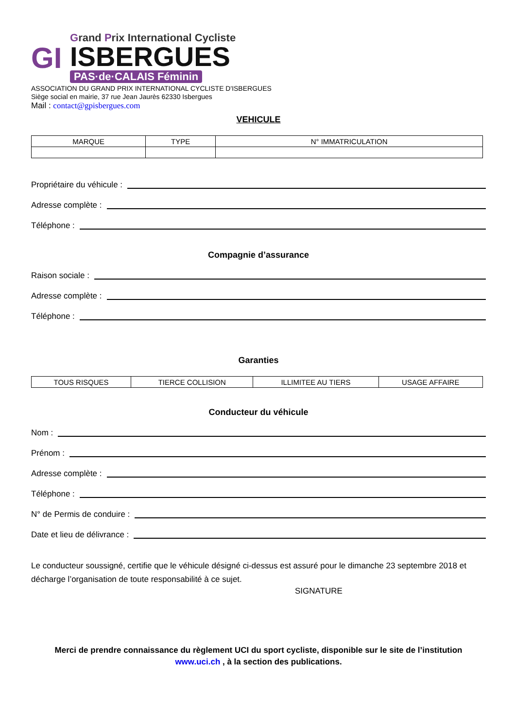GI
Grand Prix International Cycliste
ISBERGUES
PAS·de·CALAIS Féminin
ASSOCIATION DU GRAND PRIX INTERNATIONAL CYCLISTE D'ISBERGUES
Siège social en mairie, 37 rue Jean Jaurès 62330 Isbergues
Mail : contact@gpisbergues.com
VEHICULE
| MARQUE | TYPE | N° IMMATRICULATION |
| --- | --- | --- |
Propriétaire du véhicule :
Adresse complète :
Téléphone :
Compagnie d’assurance
Raison sociale :
Adresse complète :
Téléphone :
Garanties
| TOUS RISQUES | TIERCE COLLISION | ILLIMITEE AU TIERS | USAGE AFFAIRE |
Conducteur du véhicule
Nom :
Prénom :
Adresse complète :
Téléphone :
N° de Permis de conduire :
Date et lieu de délivrance :
Le conducteur soussigné, certifie que le véhicule désigné ci-dessus est assuré pour le dimanche 23 septembre 2018 et décharge l’organisation de toute responsabilité à ce sujet.
SIGNATURE
Merci de prendre connaissance du règlement UCI du sport cycliste, disponible sur le site de l’institution
www.uci.ch , à la section des publications.